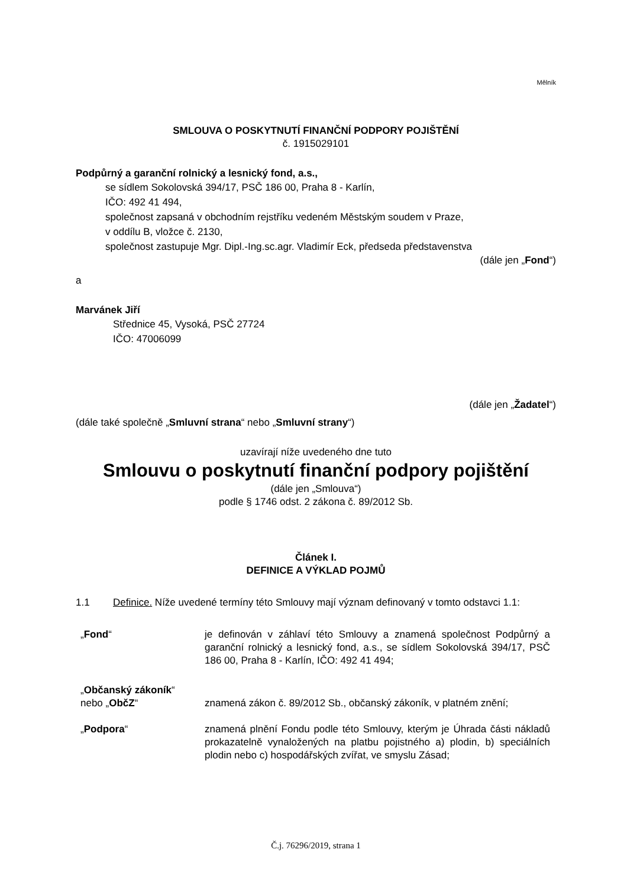Mělník
SMLOUVA O POSKYTNUTÍ FINANČNÍ PODPORY POJIŠTĚNÍ
č. 1915029101
Podpůrný a garanční rolnický a lesnický fond, a.s.,
se sídlem Sokolovská 394/17, PSČ 186 00, Praha 8 - Karlín,
IČO: 492 41 494,
společnost zapsaná v obchodním rejstříku vedeném Městským soudem v Praze,
v oddílu B, vložce č. 2130,
společnost zastupuje Mgr. Dipl.-Ing.sc.agr. Vladimír Eck, předseda představenstva
(dále jen „Fond“)
a
Marvánek Jiří
Střednice 45, Vysoká, PSČ 27724
IČO: 47006099
(dále jen „Žadatel“)
(dále také společně „Smluvní strana“ nebo „Smluvní strany“)
uzavírají níže uvedeného dne tuto
Smlouvu o poskytnutí finanční podpory pojištění
(dále jen „Smlouva“)
podle § 1746 odst. 2 zákona č. 89/2012 Sb.
Článek I.
DEFINICE A VÝKLAD POJMŮ
1.1 Definice. Níže uvedené termíny této Smlouvy mají význam definovaný v tomto odstavci 1.1:
„Fond“ je definován v záhlaví této Smlouvy a znamená společnost Podpůrný a garanční rolnický a lesnický fond, a.s., se sídlem Sokolovská 394/17, PSČ 186 00, Praha 8 - Karlín, IČO: 492 41 494;
„Občanský zákoník“
nebo „ObčZ“
znamená zákon č. 89/2012 Sb., občanský zákoník, v platném znění;
„Podpora“ znamená plnění Fondu podle této Smlouvy, kterým je Úhrada části nákladů prokazatelně vynaložených na platbu pojistného a) plodin, b) speciálních plodin nebo c) hospodářských zvířat, ve smyslu Zásad;
Č.j. 76296/2019, strana 1